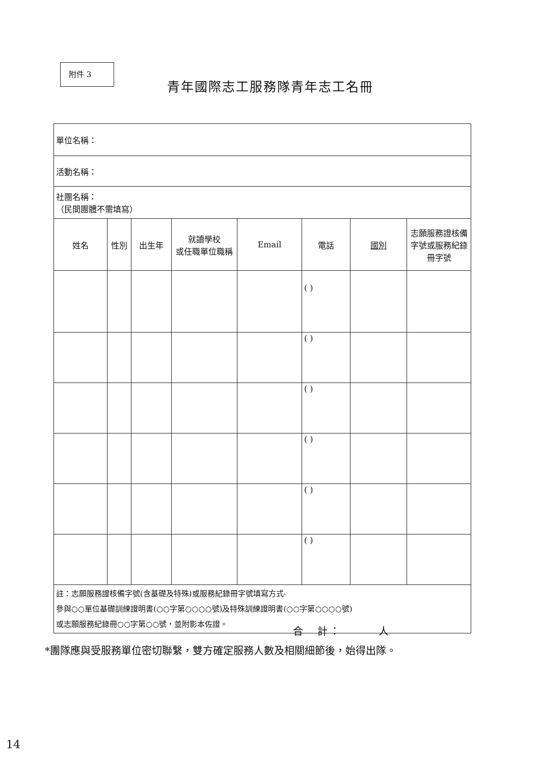附件 3
青年國際志工服務隊青年志工名冊
| 單位名稱： | | | | | | | |
| 活動名稱： | | | | | | | |
| 社團名稱： （民間團體不需填寫） | | | | | | | |
| 姓名 | 性別 | 出生年 | 就讀學校 或任職單位職稱 | Email | 電話 | 國別 | 志願服務證核備字號或服務紀錄冊字號 |
| | | | | | ( ) | | |
| | | | | | ( ) | | |
| | | | | | ( ) | | |
| | | | | | ( ) | | |
| | | | | | ( ) | | |
| | | | | | ( ) | | |
| 註：志願服務證核備字號(含基礎及特殊)或服務紀錄冊字號填寫方式- 參與○○單位基礎訓練證明書(○○字第○○○○號)及特殊訓練證明書(○○字第○○○○號) 或志願服務紀錄冊○○字第○○號，並附影本佐證。 | | | | | | | |
合　計：　　　人
*團隊應與受服務單位密切聯繫，雙方確定服務人數及相關細節後，始得出隊。
14